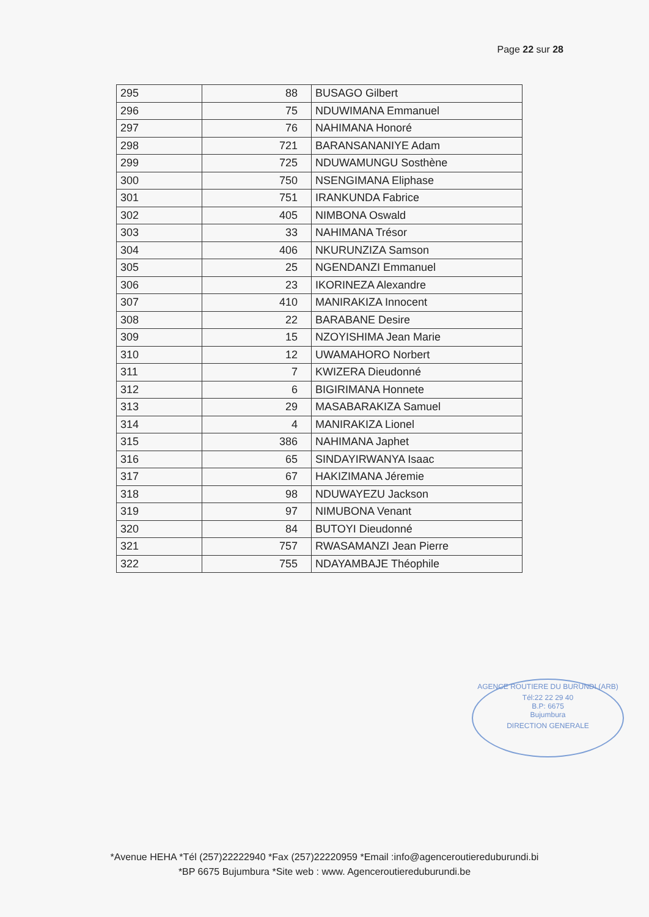Page 22 sur 28
| 295 | 88 | BUSAGO Gilbert |
| 296 | 75 | NDUWIMANA Emmanuel |
| 297 | 76 | NAHIMANA Honoré |
| 298 | 721 | BARANSANANIYE Adam |
| 299 | 725 | NDUWAMUNGU Sosthène |
| 300 | 750 | NSENGIMANA Eliphase |
| 301 | 751 | IRANKUNDA Fabrice |
| 302 | 405 | NIMBONA Oswald |
| 303 | 33 | NAHIMANA Trésor |
| 304 | 406 | NKURUNZIZA Samson |
| 305 | 25 | NGENDANZI Emmanuel |
| 306 | 23 | IKORINEZA Alexandre |
| 307 | 410 | MANIRAKIZA Innocent |
| 308 | 22 | BARABANE Desire |
| 309 | 15 | NZOYISHIMA Jean Marie |
| 310 | 12 | UWAMAHORO Norbert |
| 311 | 7 | KWIZERA Dieudonné |
| 312 | 6 | BIGIRIMANA Honnete |
| 313 | 29 | MASABARAKIZA Samuel |
| 314 | 4 | MANIRAKIZA Lionel |
| 315 | 386 | NAHIMANA Japhet |
| 316 | 65 | SINDAYIRWANYA Isaac |
| 317 | 67 | HAKIZIMANA Jéremie |
| 318 | 98 | NDUWAYEZU Jackson |
| 319 | 97 | NIMUBONA Venant |
| 320 | 84 | BUTOYI Dieudonné |
| 321 | 757 | RWASAMANZI Jean Pierre |
| 322 | 755 | NDAYAMBAJE Théophile |
AGENCE ROUTIERE DU BURUNDI (ARB)
Tél:22 22 29 40
B.P: 6675
Bujumbura
DIRECTION GENERALE
*Avenue HEHA *Tél (257)22222940 *Fax (257)22220959 *Email :info@agenceroutiereduburundi.bi
*BP 6675 Bujumbura *Site web : www. Agenceroutiereduburundi.be